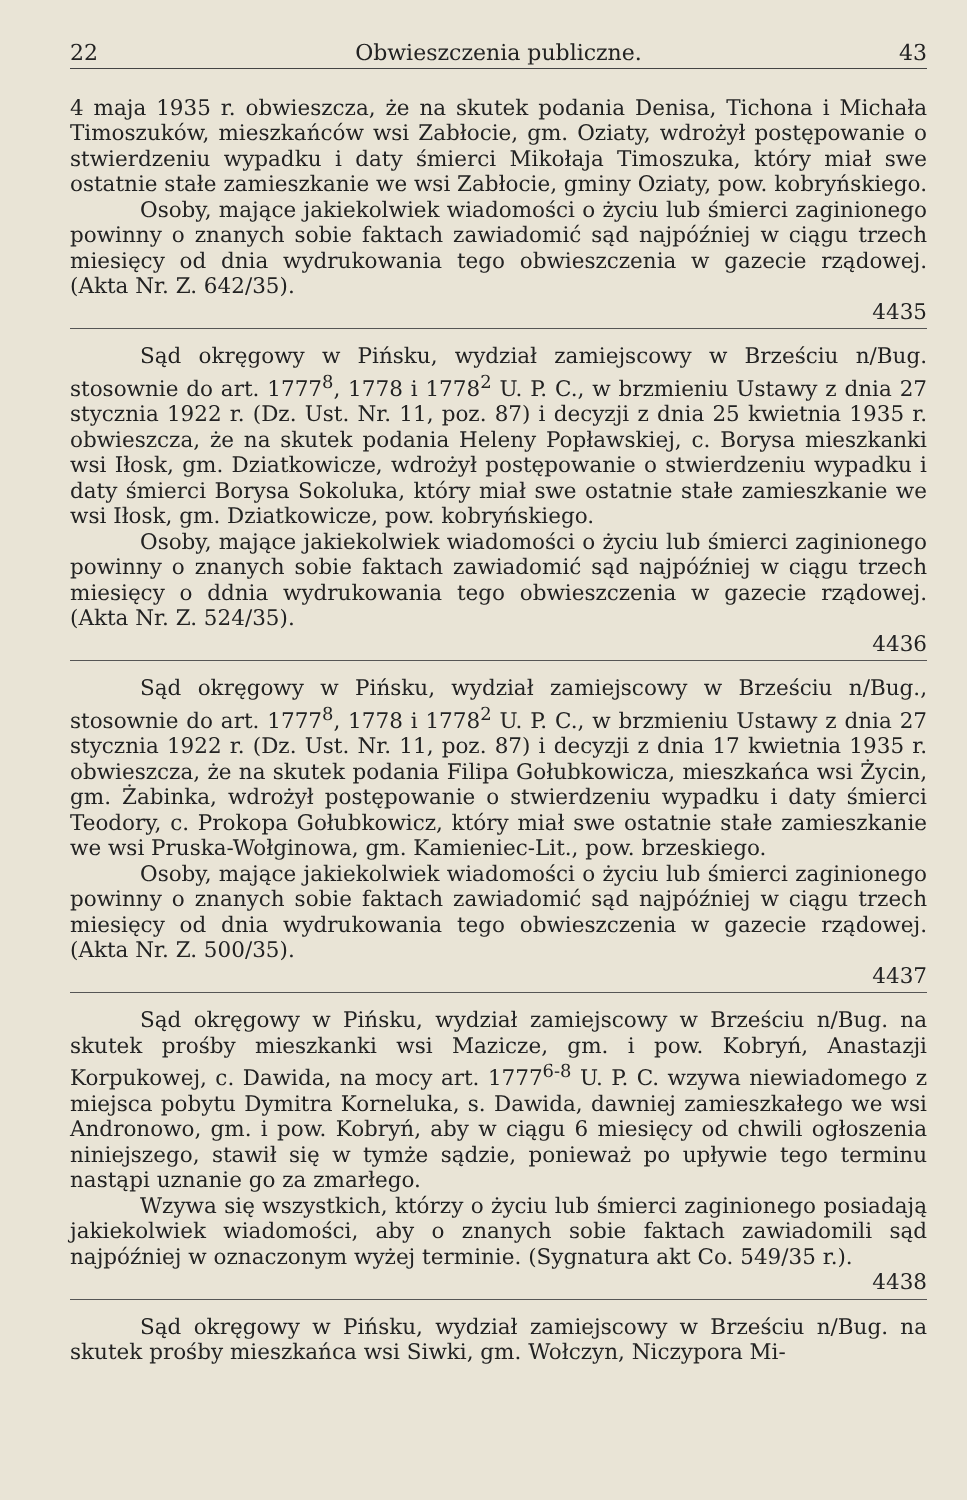22 Obwieszczenia publiczne. 43
4 maja 1935 r. obwieszcza, że na skutek podania Denisa, Tichona i Michała Timoszuków, mieszkańców wsi Zabłocie, gm. Oziaty, wdrożył postępowanie o stwierdzeniu wypadku i daty śmierci Mikołaja Timoszuka, który miał swe ostatnie stałe zamieszkanie we wsi Zabłocie, gminy Oziaty, pow. kobryńskiego.
Osoby, mające jakiekolwiek wiadomości o życiu lub śmierci zaginionego powinny o znanych sobie faktach zawiadomić sąd najpóźniej w ciągu trzech miesięcy od dnia wydrukowania tego obwieszczenia w gazecie rządowej. (Akta Nr. Z. 642/35).
4435
Sąd okręgowy w Pińsku, wydział zamiejscowy w Brześciu n/Bug. stosownie do art. 1777<sup>8</sup>, 1778 i 1778<sup>2</sup> U. P. C., w brzmieniu Ustawy z dnia 27 stycznia 1922 r. (Dz. Ust. Nr. 11, poz. 87) i decyzji z dnia 25 kwietnia 1935 r. obwieszcza, że na skutek podania Heleny Popławskiej, c. Borysa mieszkanki wsi Iłosk, gm. Dziatkowicze, wdrożył postępowanie o stwierdzeniu wypadku i daty śmierci Borysa Sokoluka, który miał swe ostatnie stałe zamieszkanie we wsi Iłosk, gm. Dziatkowicze, pow. kobryńskiego.
Osoby, mające jakiekolwiek wiadomości o życiu lub śmierci zaginionego powinny o znanych sobie faktach zawiadomić sąd najpóźniej w ciągu trzech miesięcy o ddnia wydrukowania tego obwieszczenia w gazecie rządowej. (Akta Nr. Z. 524/35).
4436
Sąd okręgowy w Pińsku, wydział zamiejscowy w Brześciu n/Bug., stosownie do art. 1777<sup>8</sup>, 1778 i 1778<sup>2</sup> U. P. C., w brzmieniu Ustawy z dnia 27 stycznia 1922 r. (Dz. Ust. Nr. 11, poz. 87) i decyzji z dnia 17 kwietnia 1935 r. obwieszcza, że na skutek podania Filipa Gołubkowicza, mieszkańca wsi Życin, gm. Żabinka, wdrożył postępowanie o stwierdzeniu wypadku i daty śmierci Teodory, c. Prokopa Gołubkowicz, który miał swe ostatnie stałe zamieszkanie we wsi Pruska-Wołginowa, gm. Kamieniec-Lit., pow. brzeskiego.
Osoby, mające jakiekolwiek wiadomości o życiu lub śmierci zaginionego powinny o znanych sobie faktach zawiadomić sąd najpóźniej w ciągu trzech miesięcy od dnia wydrukowania tego obwieszczenia w gazecie rządowej. (Akta Nr. Z. 500/35).
4437
Sąd okręgowy w Pińsku, wydział zamiejscowy w Brześciu n/Bug. na skutek prośby mieszkanki wsi Mazicze, gm. i pow. Kobryń, Anastazji Korpukowej, c. Dawida, na mocy art. 1777<sup>6-8</sup> U. P. C. wzywa niewiadomego z miejsca pobytu Dymitra Korneluka, s. Dawida, dawniej zamieszkałego we wsi Andronowo, gm. i pow. Kobryń, aby w ciągu 6 miesięcy od chwili ogłoszenia niniejszego, stawił się w tymże sądzie, ponieważ po upływie tego terminu nastąpi uznanie go za zmarłego.
Wzywa się wszystkich, którzy o życiu lub śmierci zaginionego posiadają jakiekolwiek wiadomości, aby o znanych sobie faktach zawiadomili sąd najpóźniej w oznaczonym wyżej terminie. (Sygnatura akt Co. 549/35 r.).
4438
Sąd okręgowy w Pińsku, wydział zamiejscowy w Brześciu n/Bug. na skutek prośby mieszkańca wsi Siwki, gm. Wołczyn, Niczypora Mi-